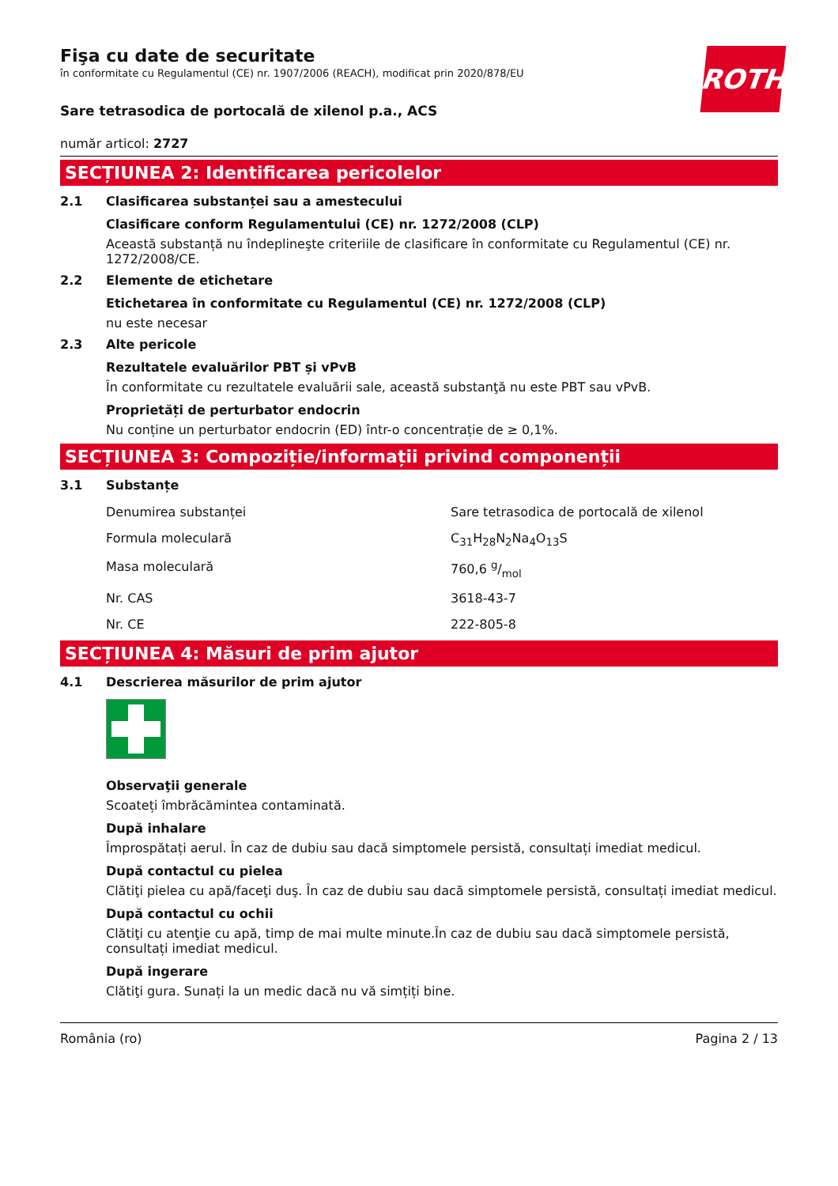ROTH
Fişa cu date de securitate
în conformitate cu Regulamentul (CE) nr. 1907/2006 (REACH), modificat prin 2020/878/EU
Sare tetrasodica de portocală de xilenol p.a., ACS
număr articol: 2727
SECȚIUNEA 2: Identificarea pericolelor
2.1 Clasificarea substanței sau a amestecului
Clasificare conform Regulamentului (CE) nr. 1272/2008 (CLP)
Această substanță nu îndeplineşte criteriile de clasificare în conformitate cu Regulamentul (CE) nr. 1272/2008/CE.
2.2 Elemente de etichetare
Etichetarea în conformitate cu Regulamentul (CE) nr. 1272/2008 (CLP)
nu este necesar
2.3 Alte pericole
Rezultatele evaluărilor PBT și vPvB
În conformitate cu rezultatele evaluării sale, această substanţă nu este PBT sau vPvB.
Proprietăți de perturbator endocrin
Nu conține un perturbator endocrin (ED) într-o concentrație de ≥ 0,1%.
SECȚIUNEA 3: Compoziție/informații privind componenții
3.1 Substanțe
| Denumirea substanței | Sare tetrasodica de portocală de xilenol |
| Formula moleculară | C<sub>31</sub>H<sub>28</sub>N<sub>2</sub>Na<sub>4</sub>O<sub>13</sub>S |
| Masa moleculară | 760,6 g/mol |
| Nr. CAS | 3618-43-7 |
| Nr. CE | 222-805-8 |
SECȚIUNEA 4: Măsuri de prim ajutor
4.1 Descrierea măsurilor de prim ajutor
Observaţii generale
Scoateți îmbrăcămintea contaminată.
După inhalare
Împrospătați aerul. În caz de dubiu sau dacă simptomele persistă, consultați imediat medicul.
După contactul cu pielea
Clătiţi pielea cu apă/faceţi duş. În caz de dubiu sau dacă simptomele persistă, consultați imediat medicul.
După contactul cu ochii
Clătiţi cu atenţie cu apă, timp de mai multe minute.În caz de dubiu sau dacă simptomele persistă, consultați imediat medicul.
După ingerare
Clătiţi gura. Sunați la un medic dacă nu vă simțiți bine.
România (ro) Pagina 2 / 13